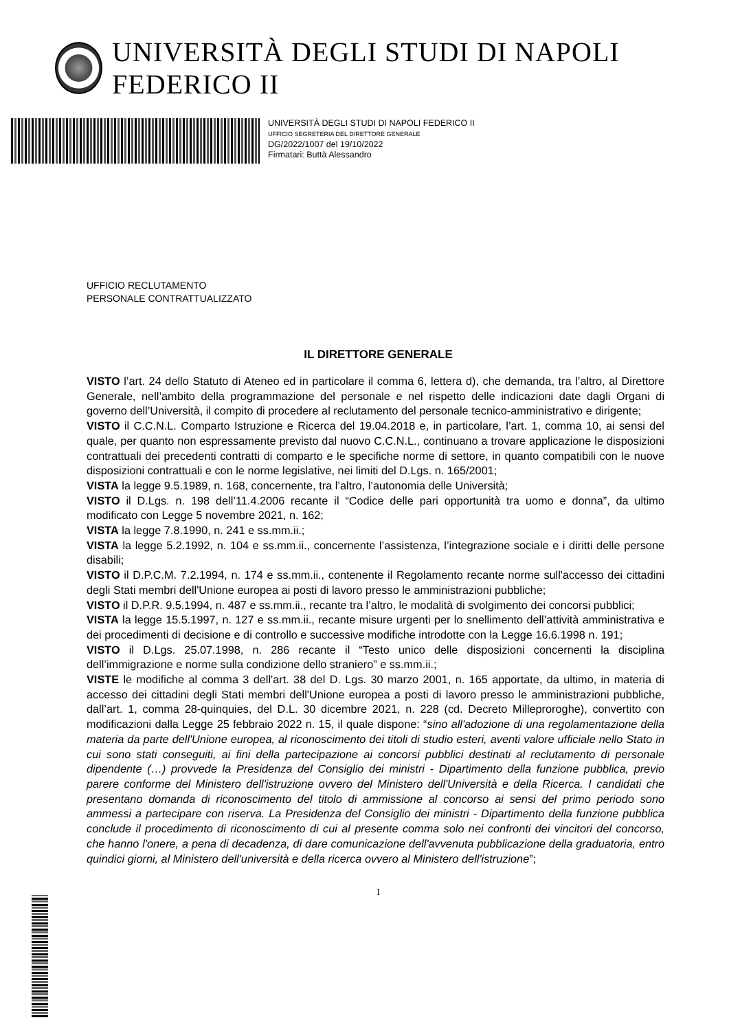UNIVERSITÀ DEGLI STUDI DI NAPOLI FEDERICO II
UNIVERSITÀ DEGLI STUDI DI NAPOLI FEDERICO II
UFFICIO SEGRETERIA DEL DIRETTORE GENERALE
DG/2022/1007 del 19/10/2022
Firmatari: Buttà Alessandro
UFFICIO RECLUTAMENTO
PERSONALE CONTRATTUALIZZATO
IL DIRETTORE GENERALE
VISTO l’art. 24 dello Statuto di Ateneo ed in particolare il comma 6, lettera d), che demanda, tra l’altro, al Direttore Generale, nell’ambito della programmazione del personale e nel rispetto delle indicazioni date dagli Organi di governo dell’Università, il compito di procedere al reclutamento del personale tecnico-amministrativo e dirigente;
VISTO il C.C.N.L. Comparto Istruzione e Ricerca del 19.04.2018 e, in particolare, l’art. 1, comma 10, ai sensi del quale, per quanto non espressamente previsto dal nuovo C.C.N.L., continuano a trovare applicazione le disposizioni contrattuali dei precedenti contratti di comparto e le specifiche norme di settore, in quanto compatibili con le nuove disposizioni contrattuali e con le norme legislative, nei limiti del D.Lgs. n. 165/2001;
VISTA la legge 9.5.1989, n. 168, concernente, tra l’altro, l’autonomia delle Università;
VISTO il D.Lgs. n. 198 dell’11.4.2006 recante il “Codice delle pari opportunità tra uomo e donna”, da ultimo modificato con Legge 5 novembre 2021, n. 162;
VISTA la legge 7.8.1990, n. 241 e ss.mm.ii.;
VISTA la legge 5.2.1992, n. 104 e ss.mm.ii., concernente l’assistenza, l’integrazione sociale e i diritti delle persone disabili;
VISTO il D.P.C.M. 7.2.1994, n. 174 e ss.mm.ii., contenente il Regolamento recante norme sull'accesso dei cittadini degli Stati membri dell'Unione europea ai posti di lavoro presso le amministrazioni pubbliche;
VISTO il D.P.R. 9.5.1994, n. 487 e ss.mm.ii., recante tra l’altro, le modalità di svolgimento dei concorsi pubblici;
VISTA la legge 15.5.1997, n. 127 e ss.mm.ii., recante misure urgenti per lo snellimento dell’attività amministrativa e dei procedimenti di decisione e di controllo e successive modifiche introdotte con la Legge 16.6.1998 n. 191;
VISTO il D.Lgs. 25.07.1998, n. 286 recante il “Testo unico delle disposizioni concernenti la disciplina dell’immigrazione e norme sulla condizione dello straniero” e ss.mm.ii.;
VISTE le modifiche al comma 3 dell'art. 38 del D. Lgs. 30 marzo 2001, n. 165 apportate, da ultimo, in materia di accesso dei cittadini degli Stati membri dell'Unione europea a posti di lavoro presso le amministrazioni pubbliche, dall’art. 1, comma 28-quinquies, del D.L. 30 dicembre 2021, n. 228 (cd. Decreto Milleproroghe), convertito con modificazioni dalla Legge 25 febbraio 2022 n. 15, il quale dispone: “sino all'adozione di una regolamentazione della materia da parte dell'Unione europea, al riconoscimento dei titoli di studio esteri, aventi valore ufficiale nello Stato in cui sono stati conseguiti, ai fini della partecipazione ai concorsi pubblici destinati al reclutamento di personale dipendente (…) provvede la Presidenza del Consiglio dei ministri - Dipartimento della funzione pubblica, previo parere conforme del Ministero dell'istruzione ovvero del Ministero dell'Università e della Ricerca. I candidati che presentano domanda di riconoscimento del titolo di ammissione al concorso ai sensi del primo periodo sono ammessi a partecipare con riserva. La Presidenza del Consiglio dei ministri - Dipartimento della funzione pubblica conclude il procedimento di riconoscimento di cui al presente comma solo nei confronti dei vincitori del concorso, che hanno l'onere, a pena di decadenza, di dare comunicazione dell'avvenuta pubblicazione della graduatoria, entro quindici giorni, al Ministero dell'università e della ricerca ovvero al Ministero dell'istruzione”;
1